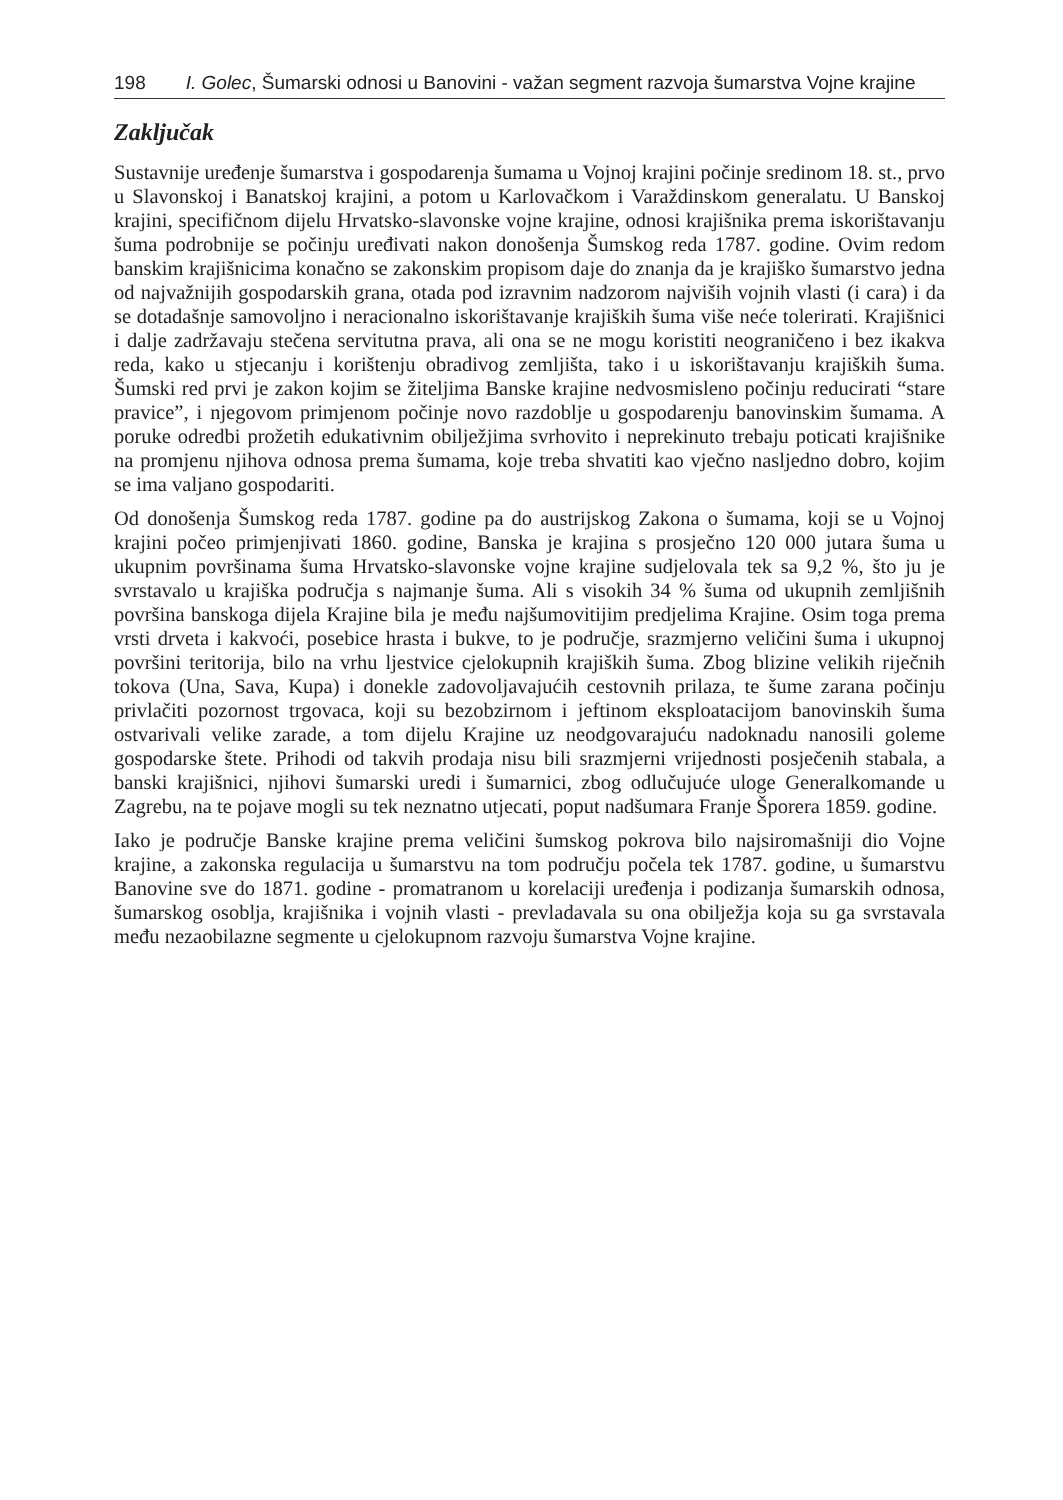198 I. Golec, Šumarski odnosi u Banovini - važan segment razvoja šumarstva Vojne krajine
Zaključak
Sustavnije uređenje šumarstva i gospodarenja šumama u Vojnoj krajini počinje sredinom 18. st., prvo u Slavonskoj i Banatskoj krajini, a potom u Karlovačkom i Varaždinskom generalatu. U Banskoj krajini, specifičnom dijelu Hrvatsko-slavonske vojne krajine, odnosi krajišnika prema iskorištavanju šuma podrobnije se počinju uređivati nakon donošenja Šumskog reda 1787. godine. Ovim redom banskim krajišnicima konačno se zakonskim propisom daje do znanja da je krajiško šumarstvo jedna od najvažnijih gospodarskih grana, otada pod izravnim nadzorom najviših vojnih vlasti (i cara) i da se dotadašnje samovoljno i neracionalno iskorištavanje krajiških šuma više neće tolerirati. Krajišnici i dalje zadržavaju stečena servitutna prava, ali ona se ne mogu koristiti neograničeno i bez ikakva reda, kako u stjecanju i korištenju obradivog zemljišta, tako i u iskorištavanju krajiških šuma. Šumski red prvi je zakon kojim se žiteljima Banske krajine nedvosmisleno počinju reducirati “stare pravice”, i njegovom primjenom počinje novo razdoblje u gospodarenju banovinskim šumama. A poruke odredbi prožetih edukativnim obilježjima svrhovito i neprekinuto trebaju poticati krajišnike na promjenu njihova odnosa prema šumama, koje treba shvatiti kao vječno nasljedno dobro, kojim se ima valjano gospodariti.
Od donošenja Šumskog reda 1787. godine pa do austrijskog Zakona o šumama, koji se u Vojnoj krajini počeo primjenjivati 1860. godine, Banska je krajina s prosječno 120 000 jutara šuma u ukupnim površinama šuma Hrvatsko-slavonske vojne krajine sudjelovala tek sa 9,2 %, što ju je svrstavalo u krajiška područja s najmanje šuma. Ali s visokih 34 % šuma od ukupnih zemljišnih površina banskoga dijela Krajine bila je među najšumovitijim predjelima Krajine. Osim toga prema vrsti drveta i kakvoći, posebice hrasta i bukve, to je područje, srazmjerno veličini šuma i ukupnoj površini teritorija, bilo na vrhu ljestvice cjelokupnih krajiških šuma. Zbog blizine velikih riječnih tokova (Una, Sava, Kupa) i donekle zadovoljavajućih cestovnih prilaza, te šume zarana počinju privlačiti pozornost trgovaca, koji su bezobzirnom i jeftinom eksploatacijom banovinskih šuma ostvarivali velike zarade, a tom dijelu Krajine uz neodgovarajuću nadoknadu nanosili goleme gospodarske štete. Prihodi od takvih prodaja nisu bili srazmjerni vrijednosti posječenih stabala, a banski krajišnici, njihovi šumarski uredi i šumarnici, zbog odlučujuće uloge Generalkomande u Zagrebu, na te pojave mogli su tek neznatno utjecati, poput nadšumara Franje Šporera 1859. godine.
Iako je područje Banske krajine prema veličini šumskog pokrova bilo najsiromašniji dio Vojne krajine, a zakonska regulacija u šumarstvu na tom području počela tek 1787. godine, u šumarstvu Banovine sve do 1871. godine - promatranom u korelaciji uređenja i podizanja šumarskih odnosa, šumarskog osoblja, krajišnika i vojnih vlasti - prevladavala su ona obilježja koja su ga svrstavala među nezaobilazne segmente u cjelokupnom razvoju šumarstva Vojne krajine.